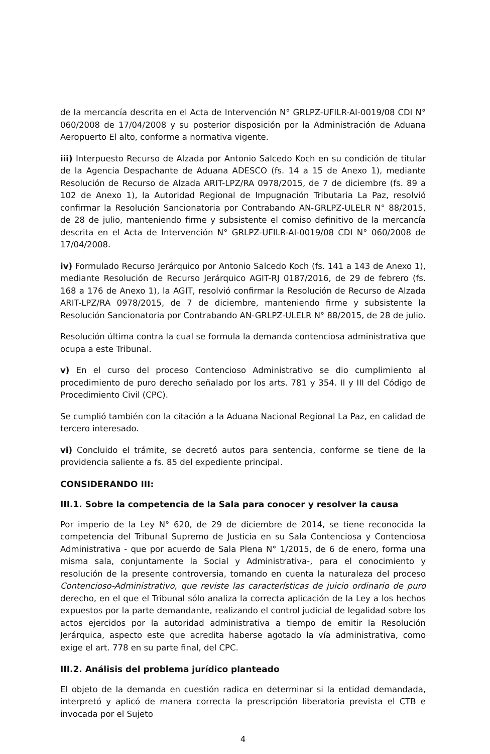de la mercancía descrita en el Acta de Intervención N° GRLPZ-UFILR-AI-0019/08 CDI N° 060/2008 de 17/04/2008 y su posterior disposición por la Administración de Aduana Aeropuerto El alto, conforme a normativa vigente.
iii) Interpuesto Recurso de Alzada por Antonio Salcedo Koch en su condición de titular de la Agencia Despachante de Aduana ADESCO (fs. 14 a 15 de Anexo 1), mediante Resolución de Recurso de Alzada ARIT-LPZ/RA 0978/2015, de 7 de diciembre (fs. 89 a 102 de Anexo 1), la Autoridad Regional de Impugnación Tributaria La Paz, resolvió confirmar la Resolución Sancionatoria por Contrabando AN-GRLPZ-ULELR N° 88/2015, de 28 de julio, manteniendo firme y subsistente el comiso definitivo de la mercancía descrita en el Acta de Intervención N° GRLPZ-UFILR-AI-0019/08 CDI N° 060/2008 de 17/04/2008.
iv) Formulado Recurso Jerárquico por Antonio Salcedo Koch (fs. 141 a 143 de Anexo 1), mediante Resolución de Recurso Jerárquico AGIT-RJ 0187/2016, de 29 de febrero (fs. 168 a 176 de Anexo 1), la AGIT, resolvió confirmar la Resolución de Recurso de Alzada ARIT-LPZ/RA 0978/2015, de 7 de diciembre, manteniendo firme y subsistente la Resolución Sancionatoria por Contrabando AN-GRLPZ-ULELR N° 88/2015, de 28 de julio.
Resolución última contra la cual se formula la demanda contenciosa administrativa que ocupa a este Tribunal.
v) En el curso del proceso Contencioso Administrativo se dio cumplimiento al procedimiento de puro derecho señalado por los arts. 781 y 354. II y III del Código de Procedimiento Civil (CPC).
Se cumplió también con la citación a la Aduana Nacional Regional La Paz, en calidad de tercero interesado.
vi) Concluido el trámite, se decretó autos para sentencia, conforme se tiene de la providencia saliente a fs. 85 del expediente principal.
CONSIDERANDO III:
III.1. Sobre la competencia de la Sala para conocer y resolver la causa
Por imperio de la Ley N° 620, de 29 de diciembre de 2014, se tiene reconocida la competencia del Tribunal Supremo de Justicia en su Sala Contenciosa y Contenciosa Administrativa - que por acuerdo de Sala Plena N° 1/2015, de 6 de enero, forma una misma sala, conjuntamente la Social y Administrativa-, para el conocimiento y resolución de la presente controversia, tomando en cuenta la naturaleza del proceso Contencioso-Administrativo, que reviste las características de juicio ordinario de puro derecho, en el que el Tribunal sólo analiza la correcta aplicación de la Ley a los hechos expuestos por la parte demandante, realizando el control judicial de legalidad sobre los actos ejercidos por la autoridad administrativa a tiempo de emitir la Resolución Jerárquica, aspecto este que acredita haberse agotado la vía administrativa, como exige el art. 778 en su parte final, del CPC.
III.2. Análisis del problema jurídico planteado
El objeto de la demanda en cuestión radica en determinar si la entidad demandada, interpretó y aplicó de manera correcta la prescripción liberatoria prevista el CTB e invocada por el Sujeto
4